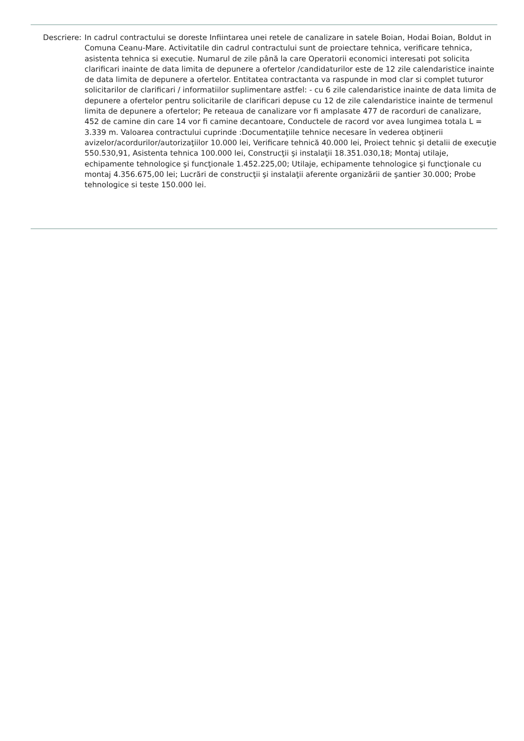Descriere: In cadrul contractului se doreste Infiintarea unei retele de canalizare in satele Boian, Hodai Boian, Boldut in Comuna Ceanu-Mare. Activitatile din cadrul contractului sunt de proiectare tehnica, verificare tehnica, asistenta tehnica si executie. Numarul de zile până la care Operatorii economici interesati pot solicita clarificari inainte de data limita de depunere a ofertelor /candidaturilor este de 12 zile calendaristice inainte de data limita de depunere a ofertelor. Entitatea contractanta va raspunde in mod clar si complet tuturor solicitarilor de clarificari / informatiilor suplimentare astfel: - cu 6 zile calendaristice inainte de data limita de depunere a ofertelor pentru solicitarile de clarificari depuse cu 12 de zile calendaristice inainte de termenul limita de depunere a ofertelor; Pe reteaua de canalizare vor fi amplasate 477 de racorduri de canalizare, 452 de camine din care 14 vor fi camine decantoare, Conductele de racord vor avea lungimea totala L = 3.339 m. Valoarea contractului cuprinde :Documentaţiile tehnice necesare în vederea obţinerii avizelor/acordurilor/autorizaţiilor 10.000 lei, Verificare tehnică 40.000 lei, Proiect tehnic şi detalii de execuţie 550.530,91, Asistenta tehnica 100.000 lei, Construcţii şi instalaţii 18.351.030,18; Montaj utilaje, echipamente tehnologice şi funcţionale 1.452.225,00; Utilaje, echipamente tehnologice şi funcţionale cu montaj 4.356.675,00 lei; Lucrări de construcţii şi instalaţii aferente organizării de şantier 30.000; Probe tehnologice si teste 150.000 lei.